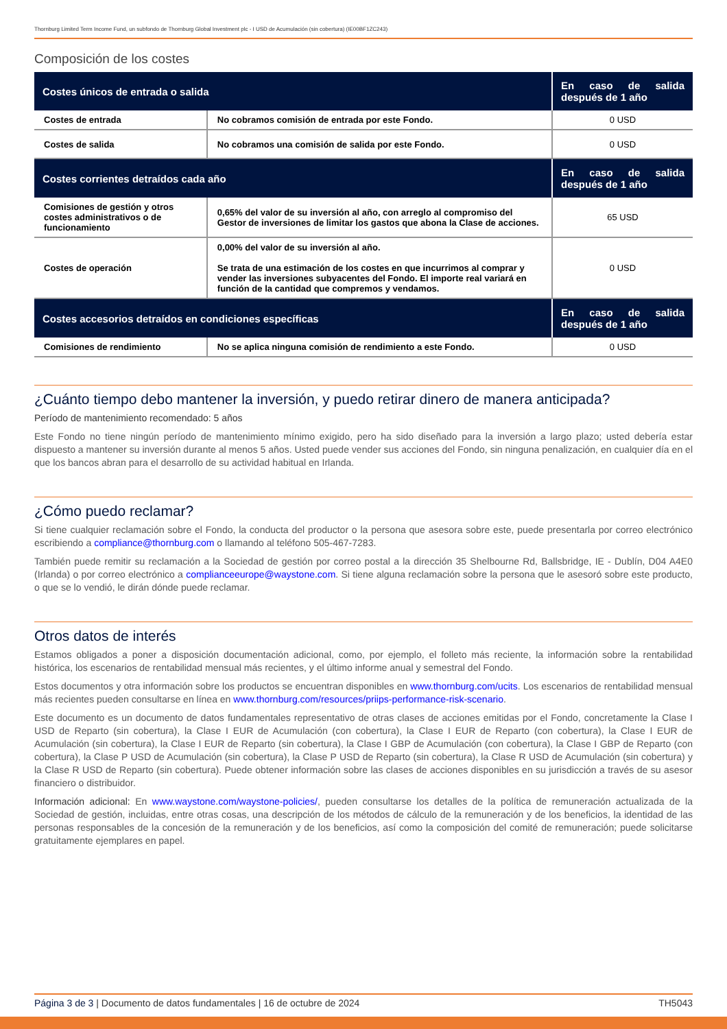Thornburg Limited Term Income Fund, un subfondo de Thornburg Global Investment plc - I USD de Acumulación (sin cobertura) (IE00BF1ZC243)
Composición de los costes
| Costes únicos de entrada o salida | | En caso de salida después de 1 año |
| --- | --- | --- |
| Costes de entrada | No cobramos comisión de entrada por este Fondo. | 0 USD |
| Costes de salida | No cobramos una comisión de salida por este Fondo. | 0 USD |
| Costes corrientes detraídos cada año | | En caso de salida después de 1 año |
| Comisiones de gestión y otros costes administrativos o de funcionamiento | 0,65% del valor de su inversión al año, con arreglo al compromiso del Gestor de inversiones de limitar los gastos que abona la Clase de acciones. | 65 USD |
| Costes de operación | 0,00% del valor de su inversión al año. Se trata de una estimación de los costes en que incurrimos al comprar y vender las inversiones subyacentes del Fondo. El importe real variará en función de la cantidad que compremos y vendamos. | 0 USD |
| Costes accesorios detraídos en condiciones específicas | | En caso de salida después de 1 año |
| Comisiones de rendimiento | No se aplica ninguna comisión de rendimiento a este Fondo. | 0 USD |
¿Cuánto tiempo debo mantener la inversión, y puedo retirar dinero de manera anticipada?
Período de mantenimiento recomendado: 5 años
Este Fondo no tiene ningún período de mantenimiento mínimo exigido, pero ha sido diseñado para la inversión a largo plazo; usted debería estar dispuesto a mantener su inversión durante al menos 5 años. Usted puede vender sus acciones del Fondo, sin ninguna penalización, en cualquier día en el que los bancos abran para el desarrollo de su actividad habitual en Irlanda.
¿Cómo puedo reclamar?
Si tiene cualquier reclamación sobre el Fondo, la conducta del productor o la persona que asesora sobre este, puede presentarla por correo electrónico escribiendo a compliance@thornburg.com o llamando al teléfono 505-467-7283.
También puede remitir su reclamación a la Sociedad de gestión por correo postal a la dirección 35 Shelbourne Rd, Ballsbridge, IE - Dublín, D04 A4E0 (Irlanda) o por correo electrónico a complianceeurope@waystone.com. Si tiene alguna reclamación sobre la persona que le asesoró sobre este producto, o que se lo vendió, le dirán dónde puede reclamar.
Otros datos de interés
Estamos obligados a poner a disposición documentación adicional, como, por ejemplo, el folleto más reciente, la información sobre la rentabilidad histórica, los escenarios de rentabilidad mensual más recientes, y el último informe anual y semestral del Fondo.
Estos documentos y otra información sobre los productos se encuentran disponibles en www.thornburg.com/ucits. Los escenarios de rentabilidad mensual más recientes pueden consultarse en línea en www.thornburg.com/resources/priips-performance-risk-scenario.
Este documento es un documento de datos fundamentales representativo de otras clases de acciones emitidas por el Fondo, concretamente la Clase I USD de Reparto (sin cobertura), la Clase I EUR de Acumulación (con cobertura), la Clase I EUR de Reparto (con cobertura), la Clase I EUR de Acumulación (sin cobertura), la Clase I EUR de Reparto (sin cobertura), la Clase I GBP de Acumulación (con cobertura), la Clase I GBP de Reparto (con cobertura), la Clase P USD de Acumulación (sin cobertura), la Clase P USD de Reparto (sin cobertura), la Clase R USD de Acumulación (sin cobertura) y la Clase R USD de Reparto (sin cobertura). Puede obtener información sobre las clases de acciones disponibles en su jurisdicción a través de su asesor financiero o distribuidor.
Información adicional: En www.waystone.com/waystone-policies/, pueden consultarse los detalles de la política de remuneración actualizada de la Sociedad de gestión, incluidas, entre otras cosas, una descripción de los métodos de cálculo de la remuneración y de los beneficios, la identidad de las personas responsables de la concesión de la remuneración y de los beneficios, así como la composición del comité de remuneración; puede solicitarse gratuitamente ejemplares en papel.
Página 3 de 3 | Documento de datos fundamentales | 16 de octubre de 2024 TH5043